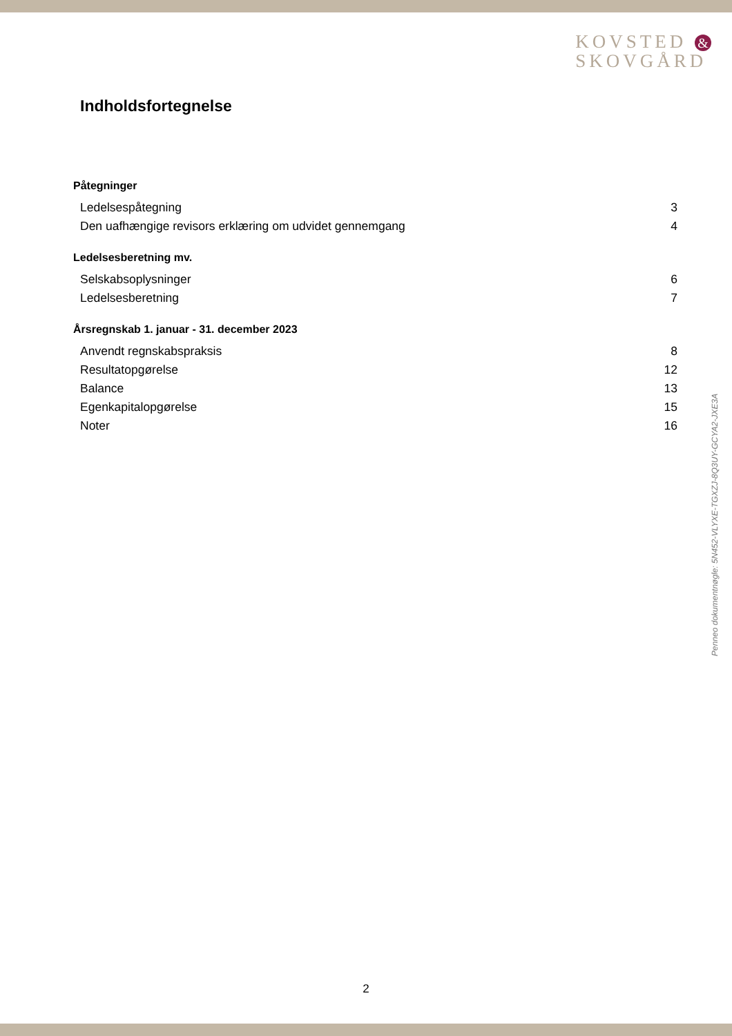KOVSTED &
SKOVGÅRD
Indholdsfortegnelse
Påtegninger
Ledelsespåtegning 3
Den uafhængige revisors erklæring om udvidet gennemgang 4
Ledelsesberetning mv.
Selskabsoplysninger 6
Ledelsesberetning 7
Årsregnskab 1. januar - 31. december 2023
Anvendt regnskabspraksis 8
Resultatopgørelse 12
Balance 13
Egenkapitalopgørelse 15
Noter 16
Penneo dokumentnøgle: 5N452-VLYXE-TGXZJ-8Q3UY-GCYA2-JXE3A
2